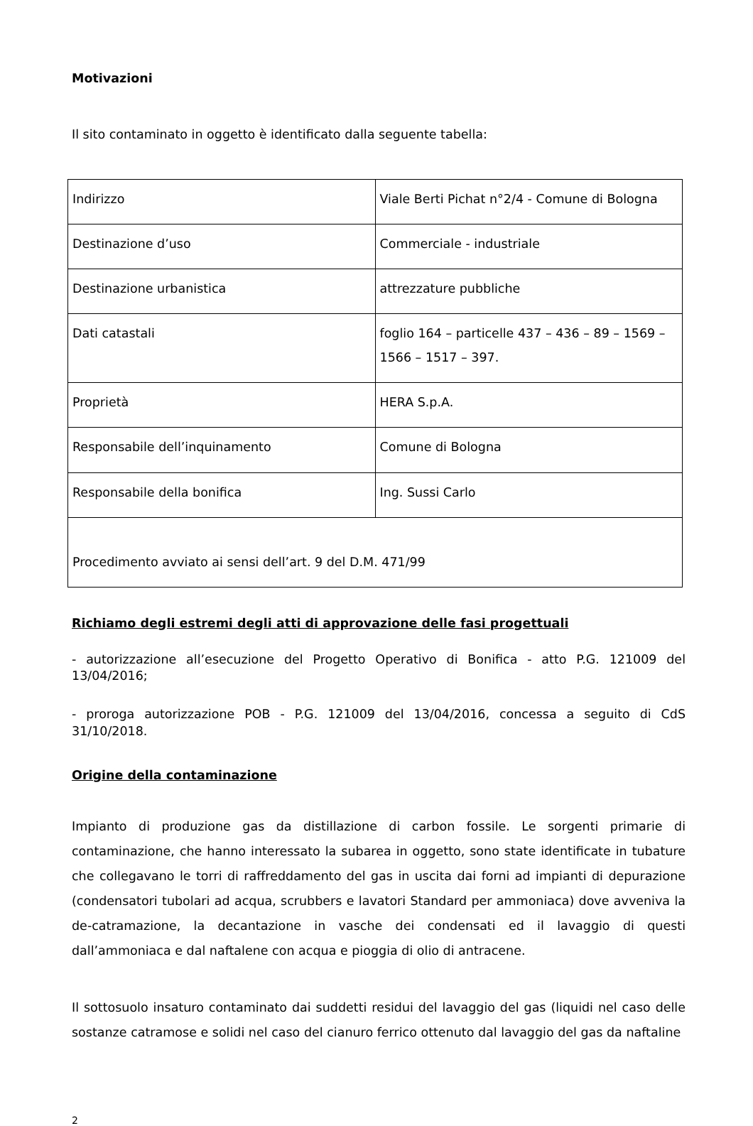Motivazioni
Il sito contaminato in oggetto è identificato dalla seguente tabella:
| Indirizzo | Viale Berti Pichat n°2/4 - Comune di Bologna |
| Destinazione d’uso | Commerciale - industriale |
| Destinazione urbanistica | attrezzature pubbliche |
| Dati catastali | foglio 164 – particelle 437 – 436 – 89 – 1569 – 1566 – 1517 – 397. |
| Proprietà | HERA S.p.A. |
| Responsabile dell’inquinamento | Comune di Bologna |
| Responsabile della bonifica | Ing. Sussi Carlo |
| Procedimento avviato ai sensi dell’art. 9 del D.M. 471/99 | |
Richiamo degli estremi degli atti di approvazione delle fasi progettuali
- autorizzazione all’esecuzione del Progetto Operativo di Bonifica - atto P.G. 121009 del 13/04/2016;
- proroga autorizzazione POB - P.G. 121009 del 13/04/2016, concessa a seguito di CdS 31/10/2018.
Origine della contaminazione
Impianto di produzione gas da distillazione di carbon fossile. Le sorgenti primarie di contaminazione, che hanno interessato la subarea in oggetto, sono state identificate in tubature che collegavano le torri di raffreddamento del gas in uscita dai forni ad impianti di depurazione (condensatori tubolari ad acqua, scrubbers e lavatori Standard per ammoniaca) dove avveniva la de-catramazione, la decantazione in vasche dei condensati ed il lavaggio di questi dall’ammoniaca e dal naftalene con acqua e pioggia di olio di antracene.
Il sottosuolo insaturo contaminato dai suddetti residui del lavaggio del gas (liquidi nel caso delle sostanze catramose e solidi nel caso del cianuro ferrico ottenuto dal lavaggio del gas da naftaline
2